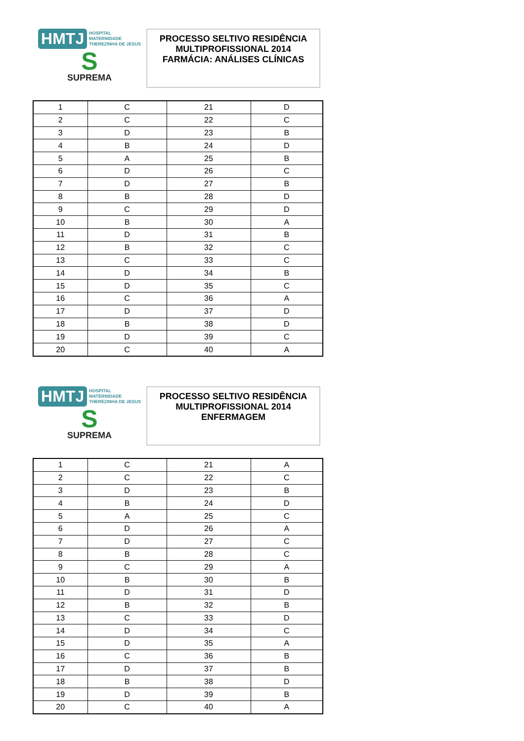HMTJ HOSPITAL
MATERNIDADE
THEREZINHA DE JESUS
S
SUPREMA
PROCESSO SELTIVO RESIDÊNCIA
MULTIPROFISSIONAL 2014
FARMÁCIA: ANÁLISES CLÍNICAS
| 1 | C | 21 | D |
| 2 | C | 22 | C |
| 3 | D | 23 | B |
| 4 | B | 24 | D |
| 5 | A | 25 | B |
| 6 | D | 26 | C |
| 7 | D | 27 | B |
| 8 | B | 28 | D |
| 9 | C | 29 | D |
| 10 | B | 30 | A |
| 11 | D | 31 | B |
| 12 | B | 32 | C |
| 13 | C | 33 | C |
| 14 | D | 34 | B |
| 15 | D | 35 | C |
| 16 | C | 36 | A |
| 17 | D | 37 | D |
| 18 | B | 38 | D |
| 19 | D | 39 | C |
| 20 | C | 40 | A |
HMTJ HOSPITAL
MATERNIDADE
THEREZINHA DE JESUS
S
SUPREMA
PROCESSO SELTIVO RESIDÊNCIA
MULTIPROFISSIONAL 2014
ENFERMAGEM
| 1 | C | 21 | A |
| 2 | C | 22 | C |
| 3 | D | 23 | B |
| 4 | B | 24 | D |
| 5 | A | 25 | C |
| 6 | D | 26 | A |
| 7 | D | 27 | C |
| 8 | B | 28 | C |
| 9 | C | 29 | A |
| 10 | B | 30 | B |
| 11 | D | 31 | D |
| 12 | B | 32 | B |
| 13 | C | 33 | D |
| 14 | D | 34 | C |
| 15 | D | 35 | A |
| 16 | C | 36 | B |
| 17 | D | 37 | B |
| 18 | B | 38 | D |
| 19 | D | 39 | B |
| 20 | C | 40 | A |